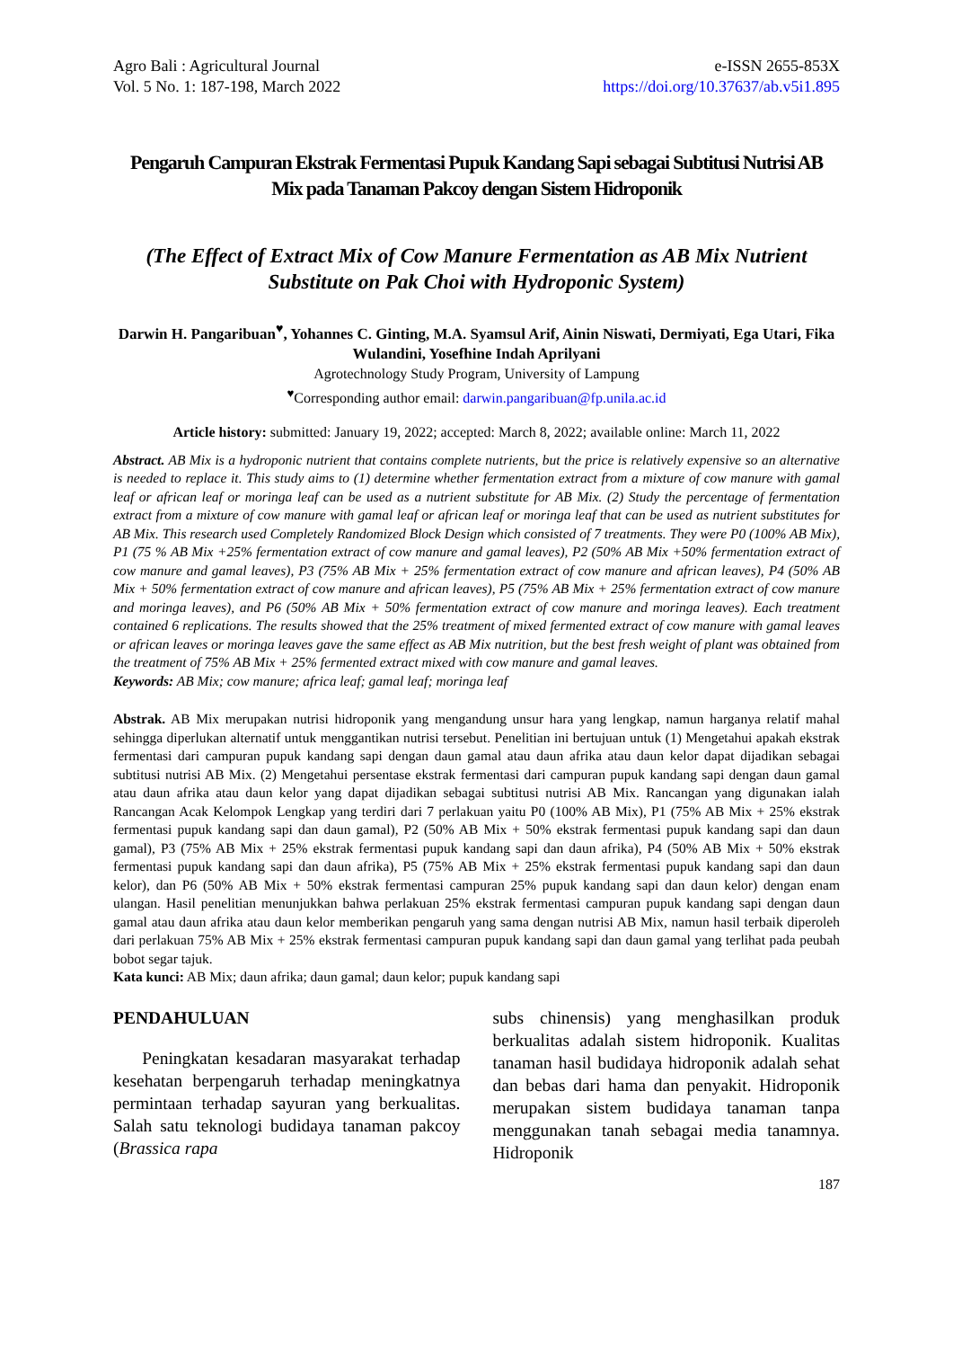Agro Bali : Agricultural Journal
Vol. 5 No. 1: 187-198, March 2022
e-ISSN 2655-853X
https://doi.org/10.37637/ab.v5i1.895
Pengaruh Campuran Ekstrak Fermentasi Pupuk Kandang Sapi sebagai Subtitusi Nutrisi AB Mix pada Tanaman Pakcoy dengan Sistem Hidroponik
(The Effect of Extract Mix of Cow Manure Fermentation as AB Mix Nutrient Substitute on Pak Choi with Hydroponic System)
Darwin H. Pangaribuan<sup>♥</sup>, Yohannes C. Ginting, M.A. Syamsul Arif, Ainin Niswati, Dermiyati, Ega Utari, Fika Wulandini, Yosefhine Indah Aprilyani
Agrotechnology Study Program, University of Lampung
<sup>♥</sup>Corresponding author email: darwin.pangaribuan@fp.unila.ac.id
Article history: submitted: January 19, 2022; accepted: March 8, 2022; available online: March 11, 2022
Abstract. AB Mix is a hydroponic nutrient that contains complete nutrients, but the price is relatively expensive so an alternative is needed to replace it. This study aims to (1) determine whether fermentation extract from a mixture of cow manure with gamal leaf or african leaf or moringa leaf can be used as a nutrient substitute for AB Mix. (2) Study the percentage of fermentation extract from a mixture of cow manure with gamal leaf or african leaf or moringa leaf that can be used as nutrient substitutes for AB Mix. This research used Completely Randomized Block Design which consisted of 7 treatments. They were P0 (100% AB Mix), P1 (75 % AB Mix +25% fermentation extract of cow manure and gamal leaves), P2 (50% AB Mix +50% fermentation extract of cow manure and gamal leaves), P3 (75% AB Mix + 25% fermentation extract of cow manure and african leaves), P4 (50% AB Mix + 50% fermentation extract of cow manure and african leaves), P5 (75% AB Mix + 25% fermentation extract of cow manure and moringa leaves), and P6 (50% AB Mix + 50% fermentation extract of cow manure and moringa leaves). Each treatment contained 6 replications. The results showed that the 25% treatment of mixed fermented extract of cow manure with gamal leaves or african leaves or moringa leaves gave the same effect as AB Mix nutrition, but the best fresh weight of plant was obtained from the treatment of 75% AB Mix + 25% fermented extract mixed with cow manure and gamal leaves.
Keywords: AB Mix; cow manure; africa leaf; gamal leaf; moringa leaf
Abstrak. AB Mix merupakan nutrisi hidroponik yang mengandung unsur hara yang lengkap, namun harganya relatif mahal sehingga diperlukan alternatif untuk menggantikan nutrisi tersebut. Penelitian ini bertujuan untuk (1) Mengetahui apakah ekstrak fermentasi dari campuran pupuk kandang sapi dengan daun gamal atau daun afrika atau daun kelor dapat dijadikan sebagai subtitusi nutrisi AB Mix. (2) Mengetahui persentase ekstrak fermentasi dari campuran pupuk kandang sapi dengan daun gamal atau daun afrika atau daun kelor yang dapat dijadikan sebagai subtitusi nutrisi AB Mix. Rancangan yang digunakan ialah Rancangan Acak Kelompok Lengkap yang terdiri dari 7 perlakuan yaitu P0 (100% AB Mix), P1 (75% AB Mix + 25% ekstrak fermentasi pupuk kandang sapi dan daun gamal), P2 (50% AB Mix + 50% ekstrak fermentasi pupuk kandang sapi dan daun gamal), P3 (75% AB Mix + 25% ekstrak fermentasi pupuk kandang sapi dan daun afrika), P4 (50% AB Mix + 50% ekstrak fermentasi pupuk kandang sapi dan daun afrika), P5 (75% AB Mix + 25% ekstrak fermentasi pupuk kandang sapi dan daun kelor), dan P6 (50% AB Mix + 50% ekstrak fermentasi campuran 25% pupuk kandang sapi dan daun kelor) dengan enam ulangan. Hasil penelitian menunjukkan bahwa perlakuan 25% ekstrak fermentasi campuran pupuk kandang sapi dengan daun gamal atau daun afrika atau daun kelor memberikan pengaruh yang sama dengan nutrisi AB Mix, namun hasil terbaik diperoleh dari perlakuan 75% AB Mix + 25% ekstrak fermentasi campuran pupuk kandang sapi dan daun gamal yang terlihat pada peubah bobot segar tajuk.
Kata kunci: AB Mix; daun afrika; daun gamal; daun kelor; pupuk kandang sapi
PENDAHULUAN
Peningkatan kesadaran masyarakat terhadap kesehatan berpengaruh terhadap meningkatnya permintaan terhadap sayuran yang berkualitas. Salah satu teknologi budidaya tanaman pakcoy (Brassica rapa
subs chinensis) yang menghasilkan produk berkualitas adalah sistem hidroponik. Kualitas tanaman hasil budidaya hidroponik adalah sehat dan bebas dari hama dan penyakit. Hidroponik merupakan sistem budidaya tanaman tanpa menggunakan tanah sebagai media tanamnya. Hidroponik
187